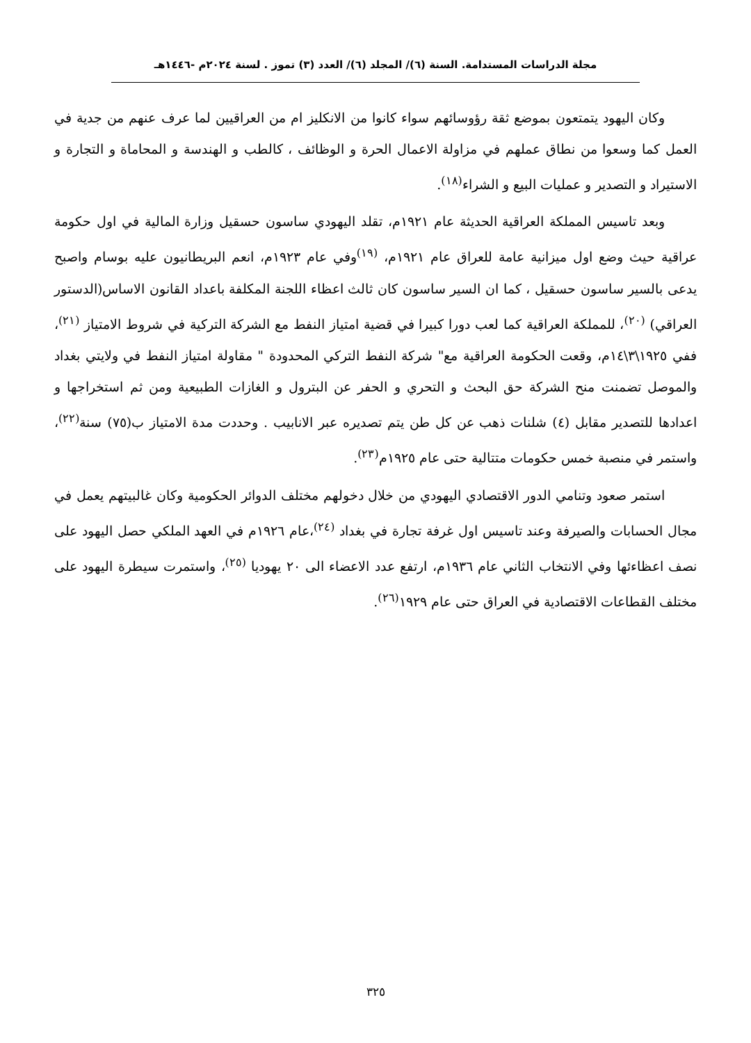مجلة الدراسات المستدامة. السنة (٦)/ المجلد (٦)/ العدد (٣) تموز . لسنة ٢٠٢٤م -١٤٤٦هـ
وكان اليهود يتمتعون بموضع ثقة رؤوسائهم سواء كانوا من الانكليز ام من العراقيين لما عرف عنهم من جدية في العمل كما وسعوا من نطاق عملهم في مزاولة الاعمال الحرة و الوظائف ، كالطب و الهندسة و المحاماة و التجارة و الاستيراد و التصدير و عمليات البيع و الشراء<sup>(١٨)</sup>.
وبعد تاسيس المملكة العراقية الحديثة عام ١٩٢١م، تقلد اليهودي ساسون حسقيل وزارة المالية في اول حكومة عراقية حيث وضع اول ميزانية عامة للعراق عام ١٩٢١م، <sup>(١٩)</sup>وفي عام ١٩٢٣م، انعم البريطانيون عليه بوسام واصبح يدعى بالسير ساسون حسقيل ، كما ان السير ساسون كان ثالث اعظاء اللجنة المكلفة باعداد القانون الاساس(الدستور العراقي) <sup>(٢٠)</sup>، للمملكة العراقية كما لعب دورا كبيرا في قضية امتياز النفط مع الشركة التركية في شروط الامتياز <sup>(٢١)</sup>، ففي ١٩٢٥\٣\١٤م، وقعت الحكومة العراقية مع" شركة النفط التركي المحدودة " مقاولة امتياز النفط في ولايتي بغداد والموصل تضمنت منح الشركة حق البحث و التحري و الحفر عن البترول و الغازات الطبيعية ومن ثم استخراجها و اعدادها للتصدير مقابل (٤) شلنات ذهب عن كل طن يتم تصديره عبر الانابيب . وحددت مدة الامتياز ب(٧٥) سنة<sup>(٢٢)</sup>، واستمر في منصبة خمس حكومات متتالية حتى عام ١٩٢٥م<sup>(٢٣)</sup>.
استمر صعود وتنامي الدور الاقتصادي اليهودي من خلال دخولهم مختلف الدوائر الحكومية وكان غالبيتهم يعمل في مجال الحسابات والصيرفة وعند تاسيس اول غرفة تجارة في بغداد <sup>(٢٤)</sup>،عام ١٩٢٦م في العهد الملكي حصل اليهود على نصف اعظاءئها وفي الانتخاب الثاني عام ١٩٣٦م، ارتفع عدد الاعضاء الى ٢٠ يهوديا <sup>(٢٥)</sup>، واستمرت سيطرة اليهود على مختلف القطاعات الاقتصادية في العراق حتى عام ١٩٢٩<sup>(٢٦)</sup>.
٣٢٥